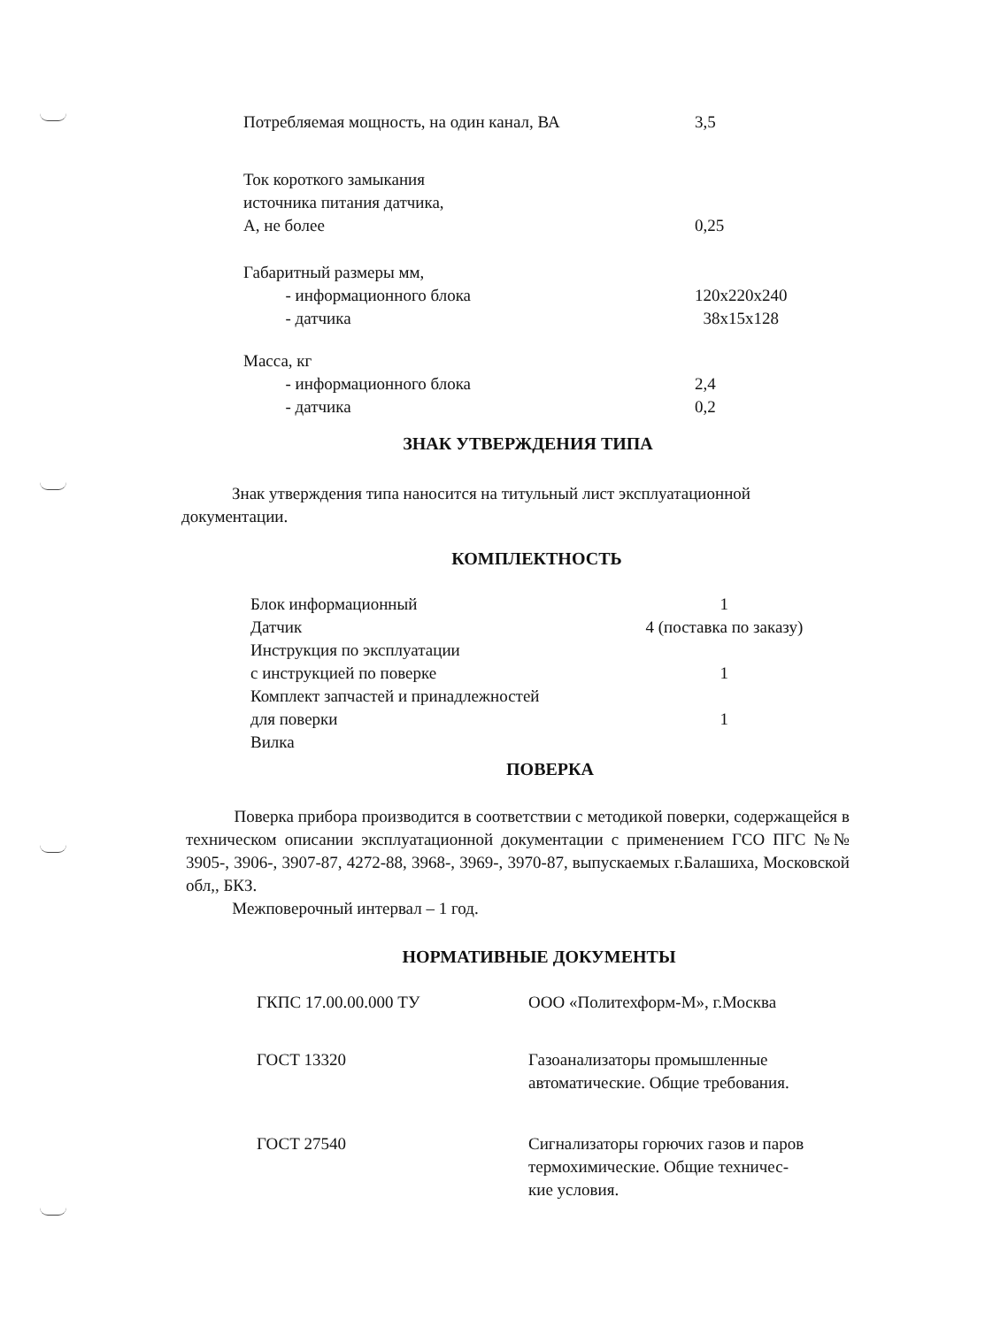| Потребляемая мощность, на один канал, ВА | 3,5 |
| Ток короткого замыкания источника питания датчика, А, не более | 0,25 |
| Габаритный размеры мм, - информационного блока - датчика | 120x220x240 38x15x128 |
| Масса, кг - информационного блока - датчика | 2,4 0,2 |
ЗНАК УТВЕРЖДЕНИЯ ТИПА
Знак утверждения типа наносится на титульный лист эксплуатационной документации.
КОМПЛЕКТНОСТЬ
| Блок информационный | 1 |
| Датчик | 4 (поставка по заказу) |
| Инструкция по эксплуатации с инструкцией по поверке | 1 |
| Комплект запчастей и принадлежностей для поверки | 1 |
| Вилка | |
ПОВЕРКА
Поверка прибора производится в соответствии с методикой поверки, содержащейся в техническом описании эксплуатационной документации с применением ГСО ПГС №№ 3905-, 3906-, 3907-87, 4272-88, 3968-, 3969-, 3970-87, выпускаемых г.Балашиха, Московской обл,, БКЗ.
Межповерочный интервал – 1 год.
НОРМАТИВНЫЕ ДОКУМЕНТЫ
| ГКПС 17.00.00.000 ТУ | ООО «Политехформ-М», г.Москва |
| ГОСТ 13320 | Газоанализаторы промышленные автоматические. Общие требования. |
| ГОСТ 27540 | Сигнализаторы горючих газов и паров термохимические. Общие техничес- кие условия. |